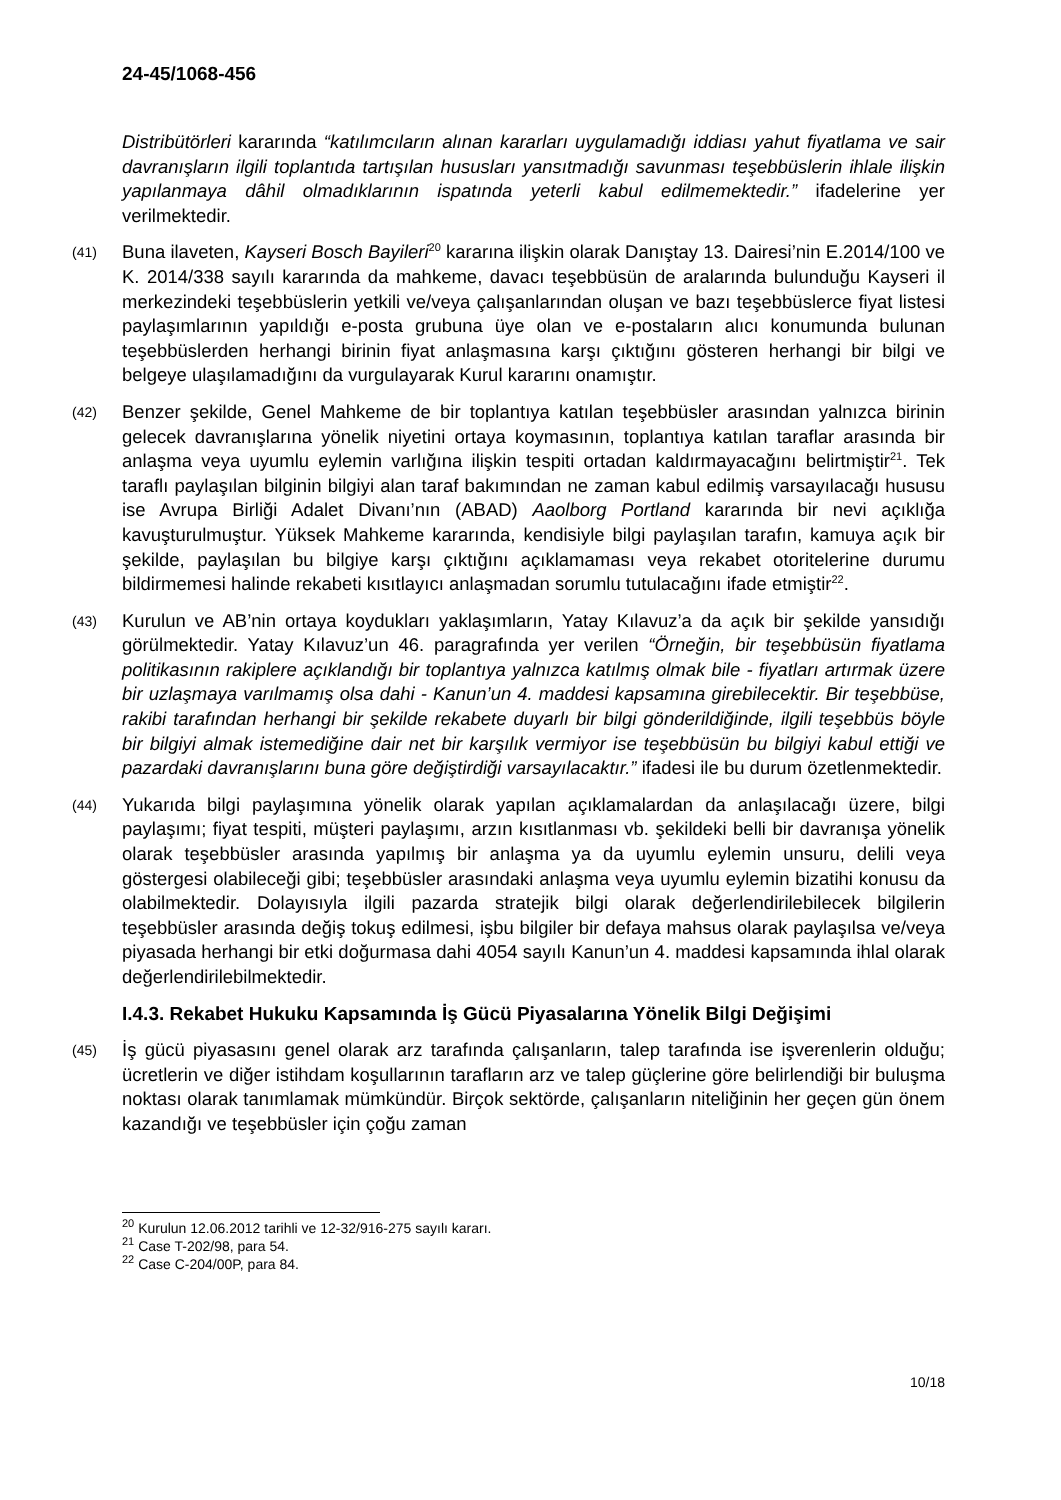24-45/1068-456
Distribütörleri kararında “katılımcıların alınan kararları uygulamadığı iddiası yahut fiyatlama ve sair davranışların ilgili toplantıda tartışılan hususları yansıtmadığı savunması teşebbüslerin ihlale ilişkin yapılanmaya dâhil olmadıklarının ispatında yeterli kabul edilmemektedir.” ifadelerine yer verilmektedir.
(41)
Buna ilaveten, Kayseri Bosch Bayileri<sup>20</sup> kararına ilişkin olarak Danıştay 13. Dairesi’nin E.2014/100 ve K. 2014/338 sayılı kararında da mahkeme, davacı teşebbüsün de aralarında bulunduğu Kayseri il merkezindeki teşebbüslerin yetkili ve/veya çalışanlarından oluşan ve bazı teşebbüslerce fiyat listesi paylaşımlarının yapıldığı e-posta grubuna üye olan ve e-postaların alıcı konumunda bulunan teşebbüslerden herhangi birinin fiyat anlaşmasına karşı çıktığını gösteren herhangi bir bilgi ve belgeye ulaşılamadığını da vurgulayarak Kurul kararını onamıştır.
(42)
Benzer şekilde, Genel Mahkeme de bir toplantıya katılan teşebbüsler arasından yalnızca birinin gelecek davranışlarına yönelik niyetini ortaya koymasının, toplantıya katılan taraflar arasında bir anlaşma veya uyumlu eylemin varlığına ilişkin tespiti ortadan kaldırmayacağını belirtmiştir<sup>21</sup>. Tek taraflı paylaşılan bilginin bilgiyi alan taraf bakımından ne zaman kabul edilmiş varsayılacağı hususu ise Avrupa Birliği Adalet Divanı’nın (ABAD) Aaolborg Portland kararında bir nevi açıklığa kavuşturulmuştur. Yüksek Mahkeme kararında, kendisiyle bilgi paylaşılan tarafın, kamuya açık bir şekilde, paylaşılan bu bilgiye karşı çıktığını açıklamaması veya rekabet otoritelerine durumu bildirmemesi halinde rekabeti kısıtlayıcı anlaşmadan sorumlu tutulacağını ifade etmiştir<sup>22</sup>.
(43)
Kurulun ve AB’nin ortaya koydukları yaklaşımların, Yatay Kılavuz’a da açık bir şekilde yansıdığı görülmektedir. Yatay Kılavuz’un 46. paragrafında yer verilen “Örneğin, bir teşebbüsün fiyatlama politikasının rakiplere açıklandığı bir toplantıya yalnızca katılmış olmak bile - fiyatları artırmak üzere bir uzlaşmaya varılmamış olsa dahi - Kanun’un 4. maddesi kapsamına girebilecektir. Bir teşebbüse, rakibi tarafından herhangi bir şekilde rekabete duyarlı bir bilgi gönderildiğinde, ilgili teşebbüs böyle bir bilgiyi almak istemediğine dair net bir karşılık vermiyor ise teşebbüsün bu bilgiyi kabul ettiği ve pazardaki davranışlarını buna göre değiştirdiği varsayılacaktır.” ifadesi ile bu durum özetlenmektedir.
(44)
Yukarıda bilgi paylaşımına yönelik olarak yapılan açıklamalardan da anlaşılacağı üzere, bilgi paylaşımı; fiyat tespiti, müşteri paylaşımı, arzın kısıtlanması vb. şekildeki belli bir davranışa yönelik olarak teşebbüsler arasında yapılmış bir anlaşma ya da uyumlu eylemin unsuru, delili veya göstergesi olabileceği gibi; teşebbüsler arasındaki anlaşma veya uyumlu eylemin bizatihi konusu da olabilmektedir. Dolayısıyla ilgili pazarda stratejik bilgi olarak değerlendirilebilecek bilgilerin teşebbüsler arasında değiş tokuş edilmesi, işbu bilgiler bir defaya mahsus olarak paylaşılsa ve/veya piyasada herhangi bir etki doğurmasa dahi 4054 sayılı Kanun’un 4. maddesi kapsamında ihlal olarak değerlendirilebilmektedir.
I.4.3. Rekabet Hukuku Kapsamında İş Gücü Piyasalarına Yönelik Bilgi Değişimi
(45)
İş gücü piyasasını genel olarak arz tarafında çalışanların, talep tarafında ise işverenlerin olduğu; ücretlerin ve diğer istihdam koşullarının tarafların arz ve talep güçlerine göre belirlendiği bir buluşma noktası olarak tanımlamak mümkündür. Birçok sektörde, çalışanların niteliğinin her geçen gün önem kazandığı ve teşebbüsler için çoğu zaman
<sup>20</sup> Kurulun 12.06.2012 tarihli ve 12-32/916-275 sayılı kararı.
<sup>21</sup> Case T-202/98, para 54.
<sup>22</sup> Case C-204/00P, para 84.
10/18